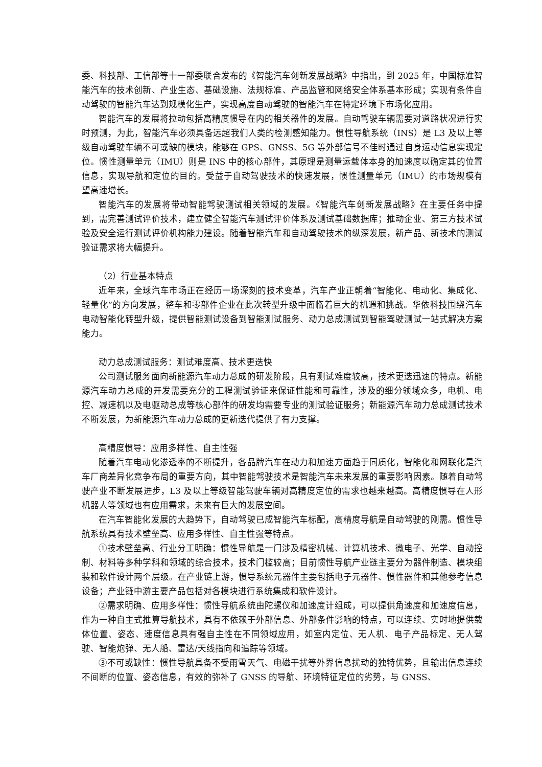委、科技部、工信部等十一部委联合发布的《智能汽车创新发展战略》中指出，到 2025 年，中国标准智能汽车的技术创新、产业生态、基础设施、法规标准、产品监管和网络安全体系基本形成；实现有条件自动驾驶的智能汽车达到规模化生产，实现高度自动驾驶的智能汽车在特定环境下市场化应用。
智能汽车的发展将拉动包括高精度惯导在内的相关器件的发展。自动驾驶车辆需要对道路状况进行实时预测，为此，智能汽车必须具备远超我们人类的检测感知能力。惯性导航系统（INS）是 L3 及以上等级自动驾驶车辆不可或缺的模块，能够在 GPS、GNSS、5G 等外部信号不佳时通过自身运动信息实现定位。惯性测量单元（IMU）则是 INS 中的核心部件，其原理是测量运载体本身的加速度以确定其的位置信息，实现导航和定位的目的。受益于自动驾驶技术的快速发展，惯性测量单元（IMU）的市场规模有望高速增长。
智能汽车的发展将带动智能驾驶测试相关领域的发展。《智能汽车创新发展战略》在主要任务中提到，需完善测试评价技术，建立健全智能汽车测试评价体系及测试基础数据库；推动企业、第三方技术试验及安全运行测试评价机构能力建设。随着智能汽车和自动驾驶技术的纵深发展，新产品、新技术的测试验证需求将大幅提升。
（2）行业基本特点
近年来，全球汽车市场正在经历一场深刻的技术变革，汽车产业正朝着“智能化、电动化、集成化、轻量化”的方向发展，整车和零部件企业在此次转型升级中面临着巨大的机遇和挑战。华依科技围绕汽车电动智能化转型升级，提供智能测试设备到智能测试服务、动力总成测试到智能驾驶测试一站式解决方案能力。
动力总成测试服务：测试难度高、技术更迭快
公司测试服务面向新能源汽车动力总成的研发阶段，具有测试难度较高，技术更迭迅速的特点。新能源汽车动力总成的开发需要充分的工程测试验证来保证性能和可靠性，涉及的细分领域众多，电机、电控、减速机以及电驱动总成等核心部件的研发均需要专业的测试验证服务；新能源汽车动力总成测试技术不断发展，为新能源汽车动力总成的更新迭代提供了有力支撑。
高精度惯导：应用多样性、自主性强
随着汽车电动化渗透率的不断提升，各品牌汽车在动力和加速方面趋于同质化，智能化和网联化是汽车厂商差异化竞争布局的重要方向，其中智能驾驶技术是智能汽车未来发展的重要影响因素。随着自动驾驶产业不断发展进步，L3 及以上等级智能驾驶车辆对高精度定位的需求也越来越高。高精度惯导在人形机器人等领域也有应用需求，未来有巨大的发展空间。
在汽车智能化发展的大趋势下，自动驾驶已成智能汽车标配，高精度导航是自动驾驶的刚需。惯性导航系统具有技术壁垒高、应用多样性、自主性强等特点。
①技术壁垒高、行业分工明确：惯性导航是一门涉及精密机械、计算机技术、微电子、光学、自动控制、材料等多种学科和领域的综合技术，技术门槛较高；目前惯性导航产业链主要分为器件制造、模块组装和软件设计两个层级。在产业链上游，惯导系统元器件主要包括电子元器件、惯性器件和其他参考信息设备；产业链中游主要产品包括对各模块进行系统集成和软件设计。
②需求明确、应用多样性：惯性导航系统由陀螺仪和加速度计组成，可以提供角速度和加速度信息，作为一种自主式推算导航技术，具有不依赖于外部信息、外部条件影响的特点，可以连续、实时地提供载体位置、姿态、速度信息具有强自主性在不同领域应用，如室内定位、无人机、电子产品标定、无人驾驶、智能炮弹、无人船、雷达/天线指向和追踪等领域。
③不可或缺性：惯性导航具备不受雨雪天气、电磁干扰等外界信息扰动的独特优势，且输出信息连续不间断的位置、姿态信息，有效的弥补了 GNSS 的导航、环境特征定位的劣势，与 GNSS、